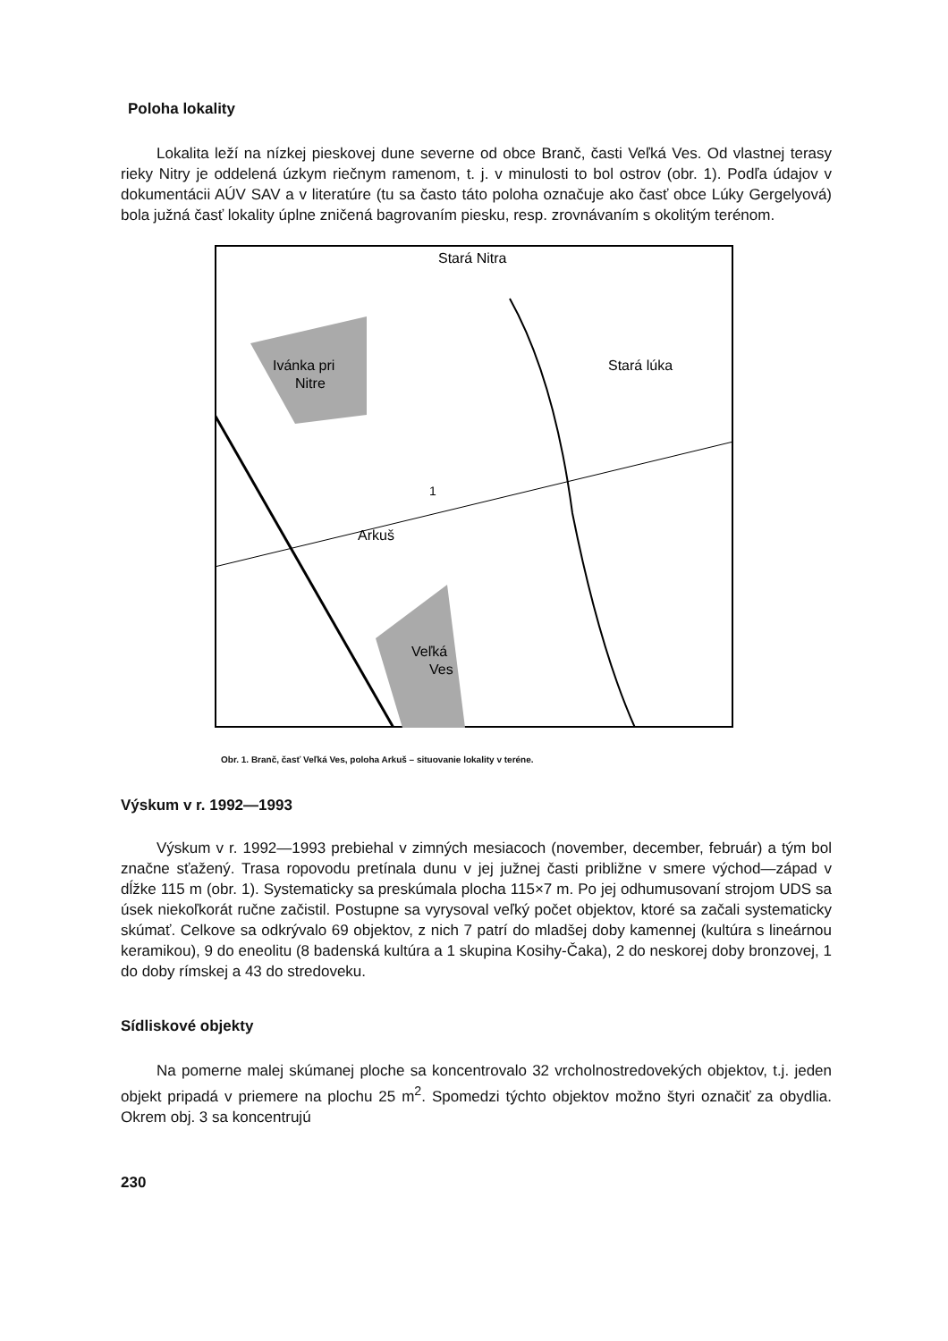Poloha lokality
Lokalita leží na nízkej pieskovej dune severne od obce Branč, časti Veľká Ves. Od vlastnej terasy rieky Nitry je oddelená úzkym riečnym ramenom, t. j. v minulosti to bol ostrov (obr. 1). Podľa údajov v dokumentácii AÚV SAV a v literatúre (tu sa často táto poloha označuje ako časť obce Lúky Gergelyová) bola južná časť lokality úplne zničená bagrovaním piesku, resp. zrovnávaním s okolitým terénom.
Ivánka pri
Nitre
Arkuš
Stará lúka
Stará Nitra
Veľká
Ves
1
Obr. 1. Branč, časť Veľká Ves, poloha Arkuš – situovanie lokality v teréne.
Výskum v r. 1992—1993
Výskum v r. 1992—1993 prebiehal v zimných mesiacoch (november, december, február) a tým bol značne sťažený. Trasa ropovodu pretínala dunu v jej južnej časti približne v smere východ—západ v dĺžke 115 m (obr. 1). Systematicky sa preskúmala plocha 115×7 m. Po jej odhumusovaní strojom UDS sa úsek niekoľkorát ručne začistil. Postupne sa vyrysoval veľký počet objektov, ktoré sa začali systematicky skúmať. Celkove sa odkrývalo 69 objektov, z nich 7 patrí do mladšej doby kamennej (kultúra s lineárnou keramikou), 9 do eneolitu (8 badenská kultúra a 1 skupina Kosihy-Čaka), 2 do neskorej doby bronzovej, 1 do doby rímskej a 43 do stredoveku.
Sídliskové objekty
Na pomerne malej skúmanej ploche sa koncentrovalo 32 vrcholnostredovekých objektov, t.j. jeden objekt pripadá v priemere na plochu 25 m<sup>2</sup>. Spomedzi týchto objektov možno štyri označiť za obydlia. Okrem obj. 3 sa koncentrujú
230